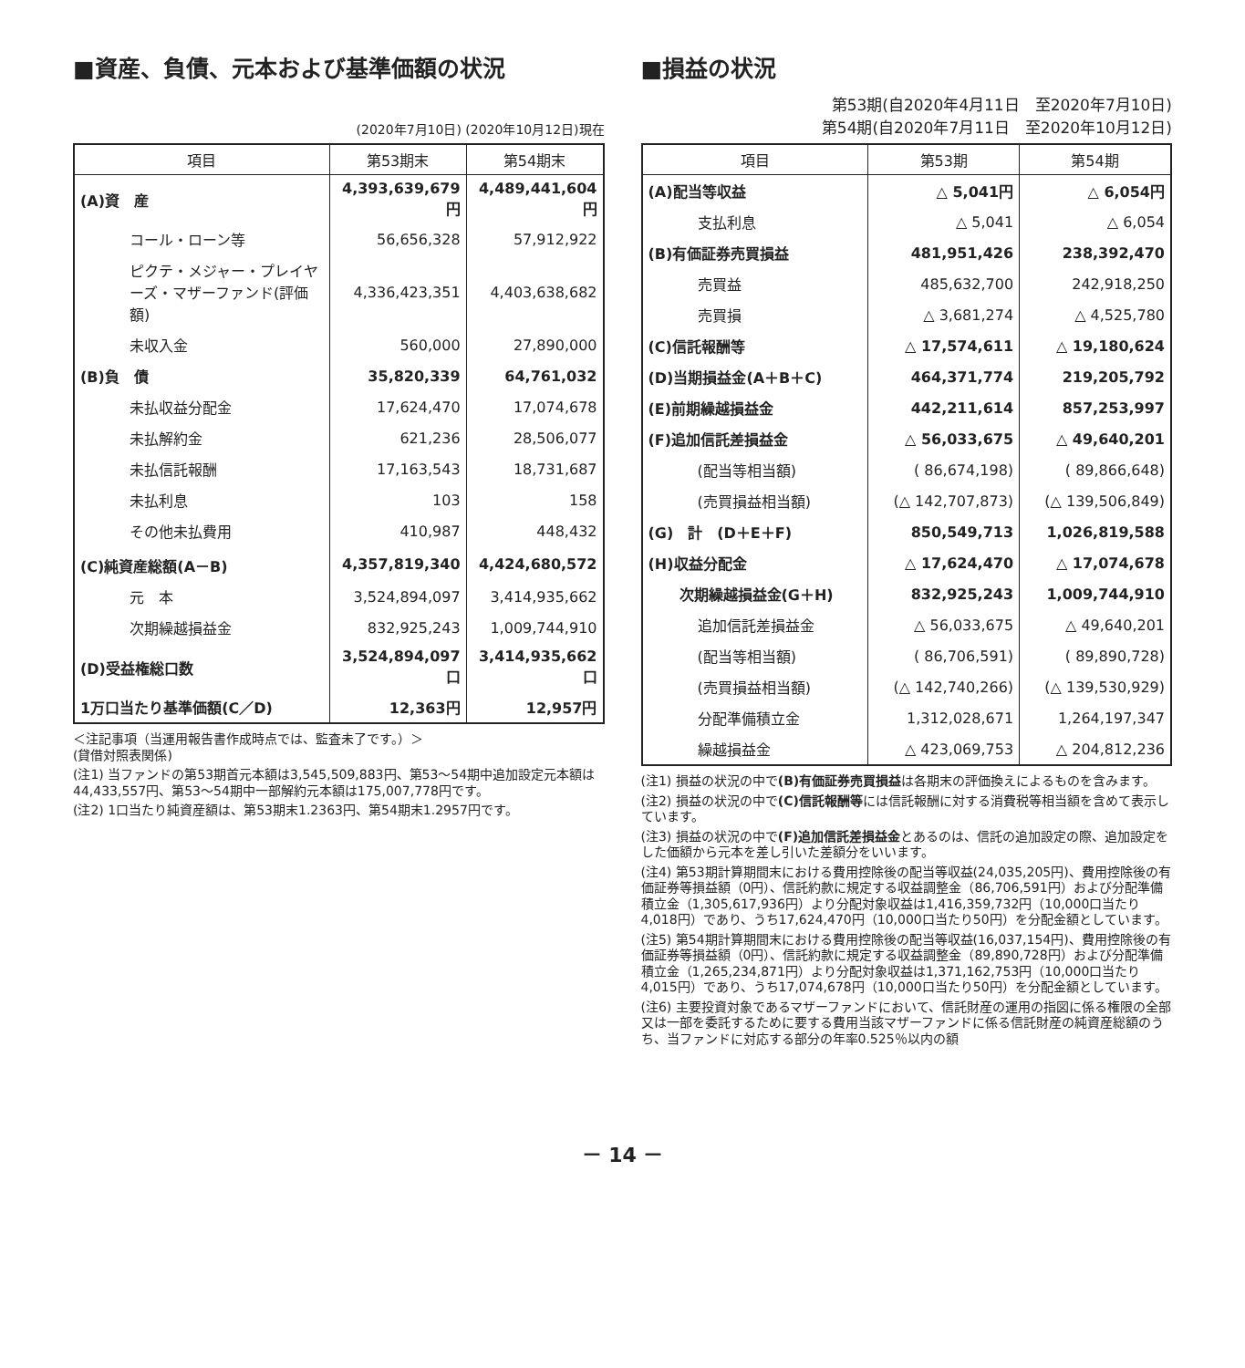■資産、負債、元本および基準価額の状況
(2020年7月10日) (2020年10月12日)現在
| 項目 | 第53期末 | 第54期末 |
| --- | --- | --- |
| (A)資 産 | 4,393,639,679円 | 4,489,441,604円 |
| コール・ローン等 | 56,656,328 | 57,912,922 |
| ピクテ・メジャー・プレイヤーズ・マザーファンド(評価額) | 4,336,423,351 | 4,403,638,682 |
| 未収入金 | 560,000 | 27,890,000 |
| (B)負 債 | 35,820,339 | 64,761,032 |
| 未払収益分配金 | 17,624,470 | 17,074,678 |
| 未払解約金 | 621,236 | 28,506,077 |
| 未払信託報酬 | 17,163,543 | 18,731,687 |
| 未払利息 | 103 | 158 |
| その他未払費用 | 410,987 | 448,432 |
| (C)純資産総額(A－B) | 4,357,819,340 | 4,424,680,572 |
| 元 本 | 3,524,894,097 | 3,414,935,662 |
| 次期繰越損益金 | 832,925,243 | 1,009,744,910 |
| (D)受益権総口数 | 3,524,894,097口 | 3,414,935,662口 |
| 1万口当たり基準価額(C／D) | 12,363円 | 12,957円 |
＜注記事項（当運用報告書作成時点では、監査未了です。）＞
(貸借対照表関係)
(注1) 当ファンドの第53期首元本額は3,545,509,883円、第53～54期中追加設定元本額は44,433,557円、第53～54期中一部解約元本額は175,007,778円です。
(注2) 1口当たり純資産額は、第53期末1.2363円、第54期末1.2957円です。
■損益の状況
第53期(自2020年4月11日　至2020年7月10日)
第54期(自2020年7月11日　至2020年10月12日)
| 項目 | 第53期 | 第54期 |
| --- | --- | --- |
| (A)配当等収益 | △ 5,041円 | △ 6,054円 |
| 支払利息 | △ 5,041 | △ 6,054 |
| (B)有価証券売買損益 | 481,951,426 | 238,392,470 |
| 売買益 | 485,632,700 | 242,918,250 |
| 売買損 | △ 3,681,274 | △ 4,525,780 |
| (C)信託報酬等 | △ 17,574,611 | △ 19,180,624 |
| (D)当期損益金(A＋B＋C) | 464,371,774 | 219,205,792 |
| (E)前期繰越損益金 | 442,211,614 | 857,253,997 |
| (F)追加信託差損益金 | △ 56,033,675 | △ 49,640,201 |
| (配当等相当額) | ( 86,674,198) | ( 89,866,648) |
| (売買損益相当額) | (△ 142,707,873) | (△ 139,506,849) |
| (G) 計 (D＋E＋F) | 850,549,713 | 1,026,819,588 |
| (H)収益分配金 | △ 17,624,470 | △ 17,074,678 |
| 次期繰越損益金(G＋H) | 832,925,243 | 1,009,744,910 |
| 追加信託差損益金 | △ 56,033,675 | △ 49,640,201 |
| (配当等相当額) | ( 86,706,591) | ( 89,890,728) |
| (売買損益相当額) | (△ 142,740,266) | (△ 139,530,929) |
| 分配準備積立金 | 1,312,028,671 | 1,264,197,347 |
| 繰越損益金 | △ 423,069,753 | △ 204,812,236 |
(注1) 損益の状況の中で(B)有価証券売買損益は各期末の評価換えによるものを含みます。
(注2) 損益の状況の中で(C)信託報酬等には信託報酬に対する消費税等相当額を含めて表示しています。
(注3) 損益の状況の中で(F)追加信託差損益金とあるのは、信託の追加設定の際、追加設定をした価額から元本を差し引いた差額分をいいます。
(注4) 第53期計算期間末における費用控除後の配当等収益(24,035,205円)、費用控除後の有価証券等損益額（0円）、信託約款に規定する収益調整金（86,706,591円）および分配準備積立金（1,305,617,936円）より分配対象収益は1,416,359,732円（10,000口当たり4,018円）であり、うち17,624,470円（10,000口当たり50円）を分配金額としています。
(注5) 第54期計算期間末における費用控除後の配当等収益(16,037,154円)、費用控除後の有価証券等損益額（0円）、信託約款に規定する収益調整金（89,890,728円）および分配準備積立金（1,265,234,871円）より分配対象収益は1,371,162,753円（10,000口当たり4,015円）であり、うち17,074,678円（10,000口当たり50円）を分配金額としています。
(注6) 主要投資対象であるマザーファンドにおいて、信託財産の運用の指図に係る権限の全部又は一部を委託するために要する費用当該マザーファンドに係る信託財産の純資産総額のうち、当ファンドに対応する部分の年率0.525％以内の額
－ 14 －